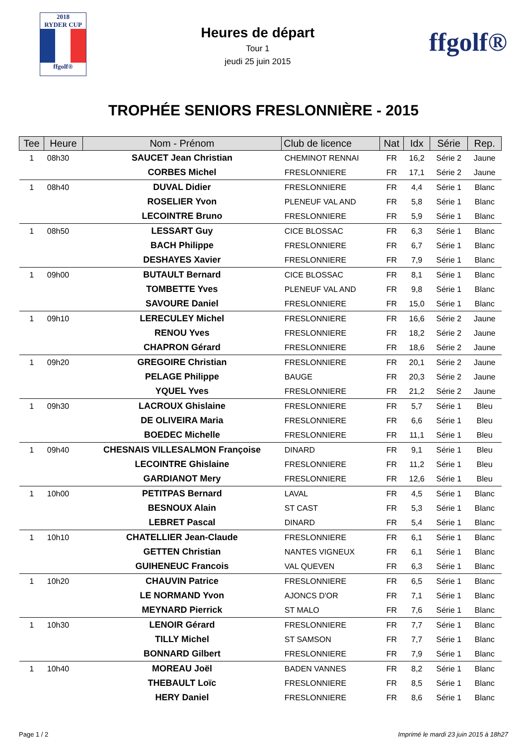2018
RYDER CUP
ffgolf®
Heures de départ
Tour 1
jeudi 25 juin 2015
ffgolf®
TROPHÉE SENIORS FRESLONNIÈRE - 2015
| Tee | Heure | Nom - Prénom | Club de licence | Nat | Idx | Série | Rep. |
| --- | --- | --- | --- | --- | --- | --- | --- |
| 1 | 08h30 | SAUCET Jean Christian | CHEMINOT RENNAI | FR | 16,2 | Série 2 | Jaune |
| | | CORBES Michel | FRESLONNIERE | FR | 17,1 | Série 2 | Jaune |
| 1 | 08h40 | DUVAL Didier | FRESLONNIERE | FR | 4,4 | Série 1 | Blanc |
| | | ROSELIER Yvon | PLENEUF VAL AND | FR | 5,8 | Série 1 | Blanc |
| | | LECOINTRE Bruno | FRESLONNIERE | FR | 5,9 | Série 1 | Blanc |
| 1 | 08h50 | LESSART Guy | CICE BLOSSAC | FR | 6,3 | Série 1 | Blanc |
| | | BACH Philippe | FRESLONNIERE | FR | 6,7 | Série 1 | Blanc |
| | | DESHAYES Xavier | FRESLONNIERE | FR | 7,9 | Série 1 | Blanc |
| 1 | 09h00 | BUTAULT Bernard | CICE BLOSSAC | FR | 8,1 | Série 1 | Blanc |
| | | TOMBETTE Yves | PLENEUF VAL AND | FR | 9,8 | Série 1 | Blanc |
| | | SAVOURE Daniel | FRESLONNIERE | FR | 15,0 | Série 1 | Blanc |
| 1 | 09h10 | LERECULEY Michel | FRESLONNIERE | FR | 16,6 | Série 2 | Jaune |
| | | RENOU Yves | FRESLONNIERE | FR | 18,2 | Série 2 | Jaune |
| | | CHAPRON Gérard | FRESLONNIERE | FR | 18,6 | Série 2 | Jaune |
| 1 | 09h20 | GREGOIRE Christian | FRESLONNIERE | FR | 20,1 | Série 2 | Jaune |
| | | PELAGE Philippe | BAUGE | FR | 20,3 | Série 2 | Jaune |
| | | YQUEL Yves | FRESLONNIERE | FR | 21,2 | Série 2 | Jaune |
| 1 | 09h30 | LACROUX Ghislaine | FRESLONNIERE | FR | 5,7 | Série 1 | Bleu |
| | | DE OLIVEIRA Maria | FRESLONNIERE | FR | 6,6 | Série 1 | Bleu |
| | | BOEDEC Michelle | FRESLONNIERE | FR | 11,1 | Série 1 | Bleu |
| 1 | 09h40 | CHESNAIS VILLESALMON Françoise | DINARD | FR | 9,1 | Série 1 | Bleu |
| | | LECOINTRE Ghislaine | FRESLONNIERE | FR | 11,2 | Série 1 | Bleu |
| | | GARDIANOT Mery | FRESLONNIERE | FR | 12,6 | Série 1 | Bleu |
| 1 | 10h00 | PETITPAS Bernard | LAVAL | FR | 4,5 | Série 1 | Blanc |
| | | BESNOUX Alain | ST CAST | FR | 5,3 | Série 1 | Blanc |
| | | LEBRET Pascal | DINARD | FR | 5,4 | Série 1 | Blanc |
| 1 | 10h10 | CHATELLIER Jean-Claude | FRESLONNIERE | FR | 6,1 | Série 1 | Blanc |
| | | GETTEN Christian | NANTES VIGNEUX | FR | 6,1 | Série 1 | Blanc |
| | | GUIHENEUC Francois | VAL QUEVEN | FR | 6,3 | Série 1 | Blanc |
| 1 | 10h20 | CHAUVIN Patrice | FRESLONNIERE | FR | 6,5 | Série 1 | Blanc |
| | | LE NORMAND Yvon | AJONCS D'OR | FR | 7,1 | Série 1 | Blanc |
| | | MEYNARD Pierrick | ST MALO | FR | 7,6 | Série 1 | Blanc |
| 1 | 10h30 | LENOIR Gérard | FRESLONNIERE | FR | 7,7 | Série 1 | Blanc |
| | | TILLY Michel | ST SAMSON | FR | 7,7 | Série 1 | Blanc |
| | | BONNARD Gilbert | FRESLONNIERE | FR | 7,9 | Série 1 | Blanc |
| 1 | 10h40 | MOREAU Joël | BADEN VANNES | FR | 8,2 | Série 1 | Blanc |
| | | THEBAULT Loïc | FRESLONNIERE | FR | 8,5 | Série 1 | Blanc |
| | | HERY Daniel | FRESLONNIERE | FR | 8,6 | Série 1 | Blanc |
Page 1 / 2 Imprimé le mardi 23 juin 2015 à 18h27